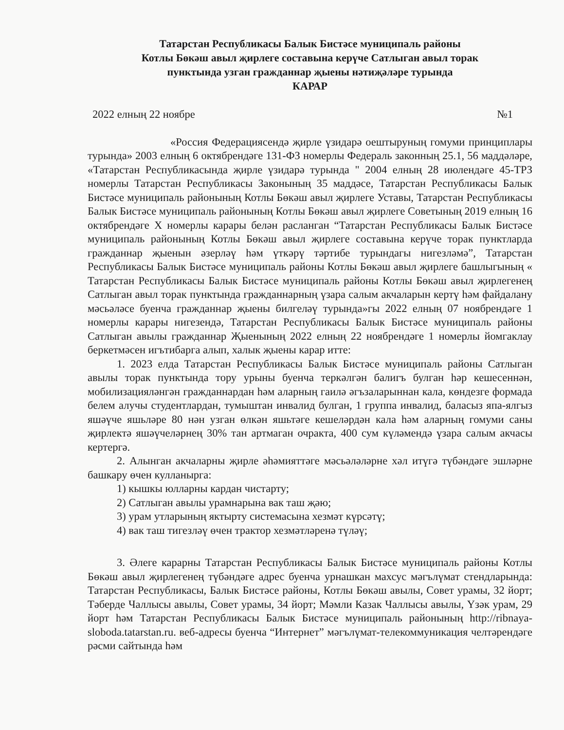Татарстан Республикасы Балык Бистәсе муниципаль районы
Котлы Бөкәш авыл җирлеге составына керүче Сатлыган авыл торак
пунктында узган гражданнар җыены нәтиҗәләре турында
КАРАР
2022 елның 22 ноябре №1
«Россия Федерациясендә җирле үзидарә оештыруның гомуми принциплары турында» 2003 елның 6 октябрендәге 131-ФЗ номерлы Федераль законның 25.1, 56 маддәләре, «Татарстан Республикасында җирле үзидарә турында " 2004 елның 28 июлендәге 45-ТРЗ номерлы Татарстан Республикасы Законының 35 маддәсе, Татарстан Республикасы Балык Бистәсе муниципаль районының Котлы Бөкәш авыл җирлеге Уставы, Татарстан Республикасы Балык Бистәсе муниципаль районының Котлы Бөкәш авыл җирлеге Советының 2019 елның 16 октябрендәге X номерлы карары белән расланган “Татарстан Республикасы Балык Бистәсе муниципаль районының Котлы Бөкәш авыл җирлеге составына керүче торак пунктларда гражданнар җыенын әзерләү һәм үткәрү тәртибе турындагы нигезләмә”, Татарстан Республикасы Балык Бистәсе муниципаль районы Котлы Бөкәш авыл җирлеге башлыгының « Татарстан Республикасы Балык Бистәсе муниципаль районы Котлы Бөкәш авыл җирлегенең Сатлыган авыл торак пунктында гражданнарның үзара салым акчаларын кертү һәм файдалану мәсьәләсе буенча гражданнар җыены билгеләү турында»гы 2022 елның 07 ноябрендәге 1 номерлы карары нигезендә, Татарстан Республикасы Балык Бистәсе муниципаль районы Сатлыган авылы гражданнар Җыенының 2022 елның 22 ноябрендәге 1 номерлы йомгаклау беркетмәсен игътибарга алып, халык җыены карар итте:
1. 2023 елда Татарстан Республикасы Балык Бистәсе муниципаль районы Сатлыган авылы торак пунктында тору урыны буенча теркәлгән балигъ булган һәр кешесеннән, мобилизацияләнгән гражданнардан һәм аларның гаилә әгъзаларыннан кала, көндезге формада белем алучы студентлардан, тумыштан инвалид булган, 1 группа инвалид, баласыз япа-ялгыз яшәүче яшьләре 80 нән узган өлкән яшьтәге кешеләрдән кала һәм аларның гомуми саны җирлектә яшәүчеләрнең 30% тан артмаган очракта, 400 сум күләмендә үзара салым акчасы кертергә.
2. Алынган акчаларны җирле әһәмияттәге мәсьәләләрне хәл итүгә түбәндәге эшләрне башкару өчен кулланырга:
1) кышкы юлларны кардан чистарту;
2) Сатлыган авылы урамнарына вак таш җәю;
3) урам утларының яктырту системасына хезмәт күрсәтү;
4) вак таш тигезләү өчен трактор хезмәтләренә түләү;
3. Әлеге карарны Татарстан Республикасы Балык Бистәсе муниципаль районы Котлы Бөкәш авыл җирлегенең түбәндәге адрес буенча урнашкан махсус мәгълүмат стендларында: Татарстан Республикасы, Балык Бистәсе районы, Котлы Бөкәш авылы, Совет урамы, 32 йорт; Тәберде Чаллысы авылы, Совет урамы, 34 йорт; Мәмли Казак Чаллысы авылы, Үзәк урам, 29 йорт һәм Татарстан Республикасы Балык Бистәсе муниципаль районының http://ribnaya-sloboda.tatarstan.ru. веб-адресы буенча “Интернет” мәгълүмат-телекоммуникация челтәрендәге рәсми сайтында һәм